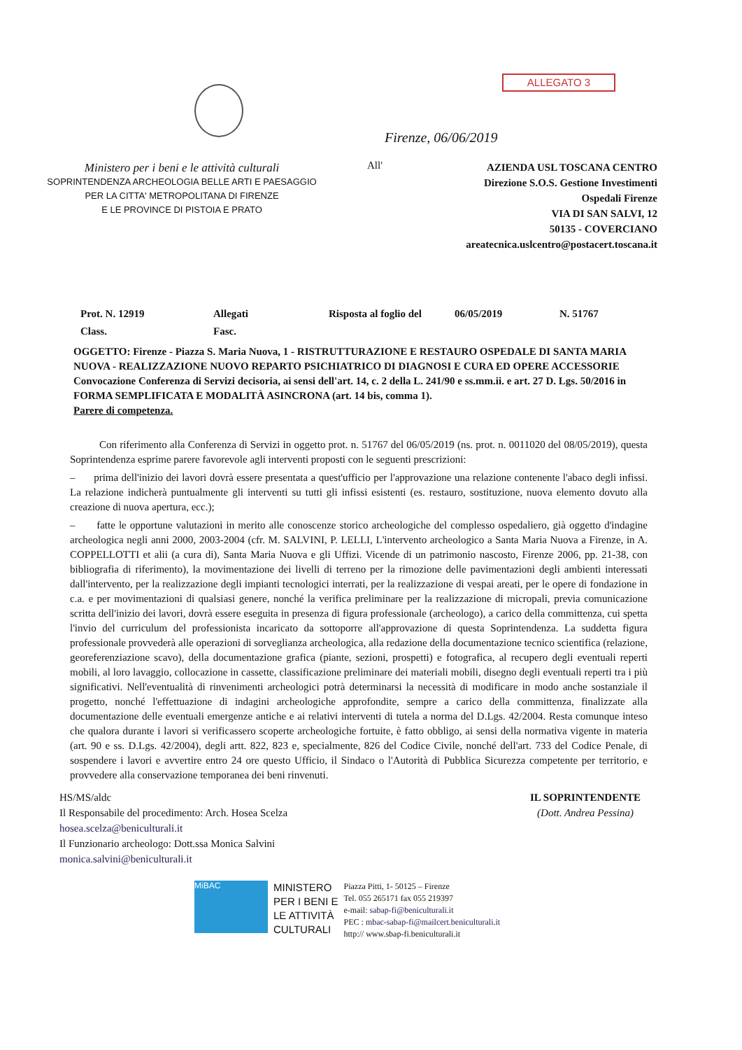ALLEGATO 3
Ministero per i beni e le attività culturali
SOPRINTENDENZA ARCHEOLOGIA BELLE ARTI E PAESAGGIO
PER LA CITTA' METROPOLITANA DI FIRENZE
E LE PROVINCE DI PISTOIA E PRATO
Firenze, 06/06/2019
All'
AZIENDA USL TOSCANA CENTRO
Direzione S.O.S. Gestione Investimenti
Ospedali Firenze
VIA DI SAN SALVI, 12
50135 - COVERCIANO
areatecnica.uslcentro@postacert.toscana.it
Prot. N. 12919
Allegati
Risposta al foglio del
06/05/2019
N. 51767
Class.
Fasc.
OGGETTO: Firenze - Piazza S. Maria Nuova, 1 - RISTRUTTURAZIONE E RESTAURO OSPEDALE DI SANTA MARIA NUOVA - REALIZZAZIONE NUOVO REPARTO PSICHIATRICO DI DIAGNOSI E CURA ED OPERE ACCESSORIE
Convocazione Conferenza di Servizi decisoria, ai sensi dell'art. 14, c. 2 della L. 241/90 e ss.mm.ii. e art. 27 D. Lgs. 50/2016 in FORMA SEMPLIFICATA E MODALITÀ ASINCRONA (art. 14 bis, comma 1).
Parere di competenza.
Con riferimento alla Conferenza di Servizi in oggetto prot. n. 51767 del 06/05/2019 (ns. prot. n. 0011020 del 08/05/2019), questa Soprintendenza esprime parere favorevole agli interventi proposti con le seguenti prescrizioni:
– prima dell'inizio dei lavori dovrà essere presentata a quest'ufficio per l'approvazione una relazione contenente l'abaco degli infissi. La relazione indicherà puntualmente gli interventi su tutti gli infissi esistenti (es. restauro, sostituzione, nuova elemento dovuto alla creazione di nuova apertura, ecc.);
– fatte le opportune valutazioni in merito alle conoscenze storico archeologiche del complesso ospedaliero, già oggetto d'indagine archeologica negli anni 2000, 2003-2004 (cfr. M. SALVINI, P. LELLI, L'intervento archeologico a Santa Maria Nuova a Firenze, in A. COPPELLOTTI et alii (a cura di), Santa Maria Nuova e gli Uffizi. Vicende di un patrimonio nascosto, Firenze 2006, pp. 21-38, con bibliografia di riferimento), la movimentazione dei livelli di terreno per la rimozione delle pavimentazioni degli ambienti interessati dall'intervento, per la realizzazione degli impianti tecnologici interrati, per la realizzazione di vespai areati, per le opere di fondazione in c.a. e per movimentazioni di qualsiasi genere, nonché la verifica preliminare per la realizzazione di micropali, previa comunicazione scritta dell'inizio dei lavori, dovrà essere eseguita in presenza di figura professionale (archeologo), a carico della committenza, cui spetta l'invio del curriculum del professionista incaricato da sottoporre all'approvazione di questa Soprintendenza. La suddetta figura professionale provvederà alle operazioni di sorveglianza archeologica, alla redazione della documentazione tecnico scientifica (relazione, georeferenziazione scavo), della documentazione grafica (piante, sezioni, prospetti) e fotografica, al recupero degli eventuali reperti mobili, al loro lavaggio, collocazione in cassette, classificazione preliminare dei materiali mobili, disegno degli eventuali reperti tra i più significativi. Nell'eventualità di rinvenimenti archeologici potrà determinarsi la necessità di modificare in modo anche sostanziale il progetto, nonché l'effettuazione di indagini archeologiche approfondite, sempre a carico della committenza, finalizzate alla documentazione delle eventuali emergenze antiche e ai relativi interventi di tutela a norma del D.Lgs. 42/2004. Resta comunque inteso che qualora durante i lavori si verificassero scoperte archeologiche fortuite, è fatto obbligo, ai sensi della normativa vigente in materia (art. 90 e ss. D.Lgs. 42/2004), degli artt. 822, 823 e, specialmente, 826 del Codice Civile, nonché dell'art. 733 del Codice Penale, di sospendere i lavori e avvertire entro 24 ore questo Ufficio, il Sindaco o l'Autorità di Pubblica Sicurezza competente per territorio, e provvedere alla conservazione temporanea dei beni rinvenuti.
HS/MS/aldc
Il Responsabile del procedimento: Arch. Hosea Scelza
hosea.scelza@beniculturali.it
Il Funzionario archeologo: Dott.ssa Monica Salvini
monica.salvini@beniculturali.it
IL SOPRINTENDENTE
(Dott. Andrea Pessina)
MiBAC
MINISTERO
PER I BENI E
LE ATTIVITÀ
CULTURALI
Piazza Pitti, 1- 50125 – Firenze
Tel. 055 265171 fax 055 219397
e-mail: sabap-fi@beniculturali.it
PEC : mbac-sabap-fi@mailcert.beniculturali.it
http:// www.sbap-fi.beniculturali.it